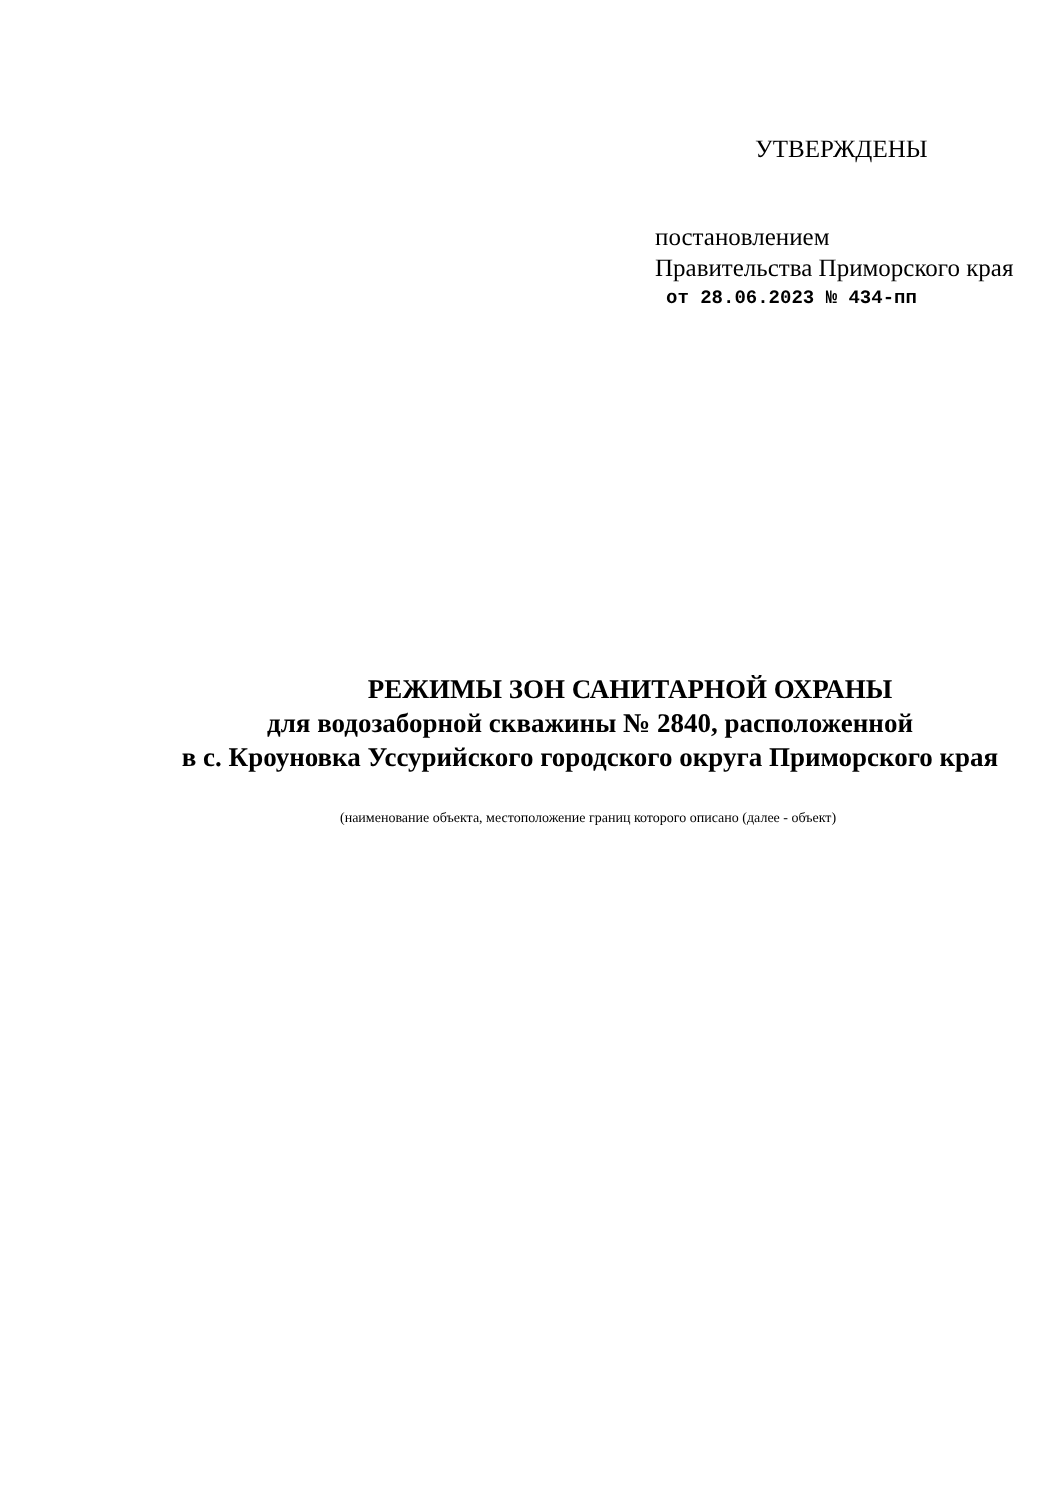УТВЕРЖДЕНЫ
постановлением
Правительства Приморского края
от 28.06.2023 № 434-пп
РЕЖИМЫ ЗОН САНИТАРНОЙ ОХРАНЫ
для водозаборной скважины № 2840, расположенной
в с. Кроуновка Уссурийского городского округа Приморского края
(наименование объекта, местоположение границ которого описано (далее - объект)